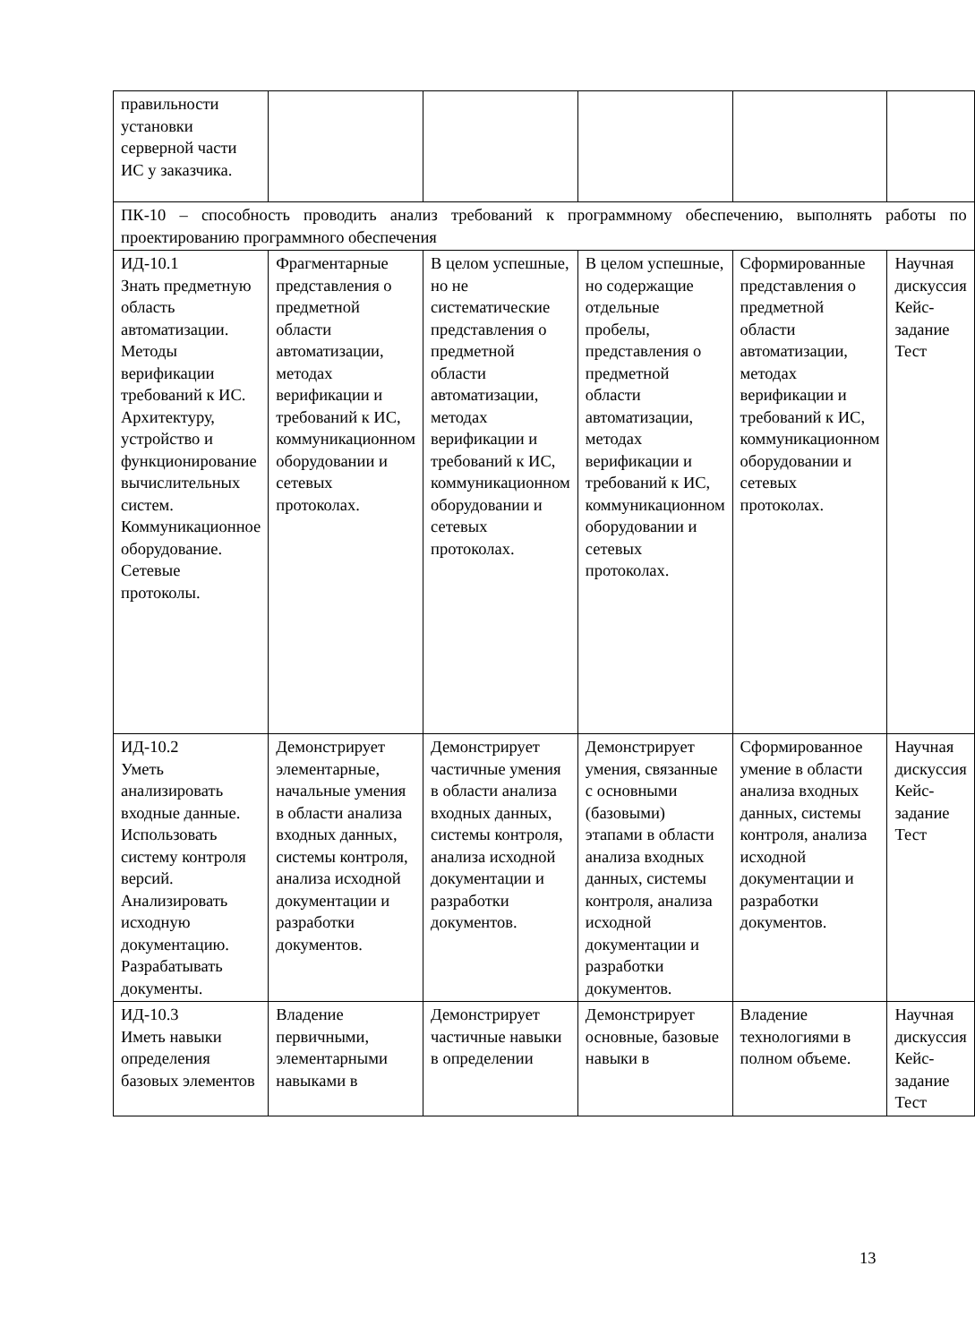| правильности установки серверной части ИС у заказчика. | | | | | |
| ПК-10 – способность проводить анализ требований к программному обеспечению, выполнять работы по проектированию программного обеспечения | | | | | |
| ИД-10.1 Знать предметную область автоматизации. Методы верификации требований к ИС. Архитектуру, устройство и функционирование вычислительных систем. Коммуникационное оборудование. Сетевые протоколы. | Фрагментарные представления о предметной области автоматизации, методах верификации и требований к ИС, коммуникационном оборудовании и сетевых протоколах. | В целом успешные, но не систематические представления о предметной области автоматизации, методах верификации и требований к ИС, коммуникационном оборудовании и сетевых протоколах. | В целом успешные, но содержащие отдельные пробелы, представления о предметной области автоматизации, методах верификации и требований к ИС, коммуникационном оборудовании и сетевых протоколах. | Сформированные представления о предметной области автоматизации, методах верификации и требований к ИС, коммуникационном оборудовании и сетевых протоколах. | Научная дискуссия Кейс-задание Тест |
| ИД-10.2 Уметь анализировать входные данные. Использовать систему контроля версий. Анализировать исходную документацию. Разрабатывать документы. | Демонстрирует элементарные, начальные умения в области анализа входных данных, системы контроля, анализа исходной документации и разработки документов. | Демонстрирует частичные умения в области анализа входных данных, системы контроля, анализа исходной документации и разработки документов. | Демонстрирует умения, связанные с основными (базовыми) этапами в области анализа входных данных, системы контроля, анализа исходной документации и разработки документов. | Сформированное умение в области анализа входных данных, системы контроля, анализа исходной документации и разработки документов. | Научная дискуссия Кейс-задание Тест |
| ИД-10.3 Иметь навыки определения базовых элементов | Владение первичными, элементарными навыками в | Демонстрирует частичные навыки в определении | Демонстрирует основные, базовые навыки в | Владение технологиями в полном объеме. | Научная дискуссия Кейс-задание Тест |
13